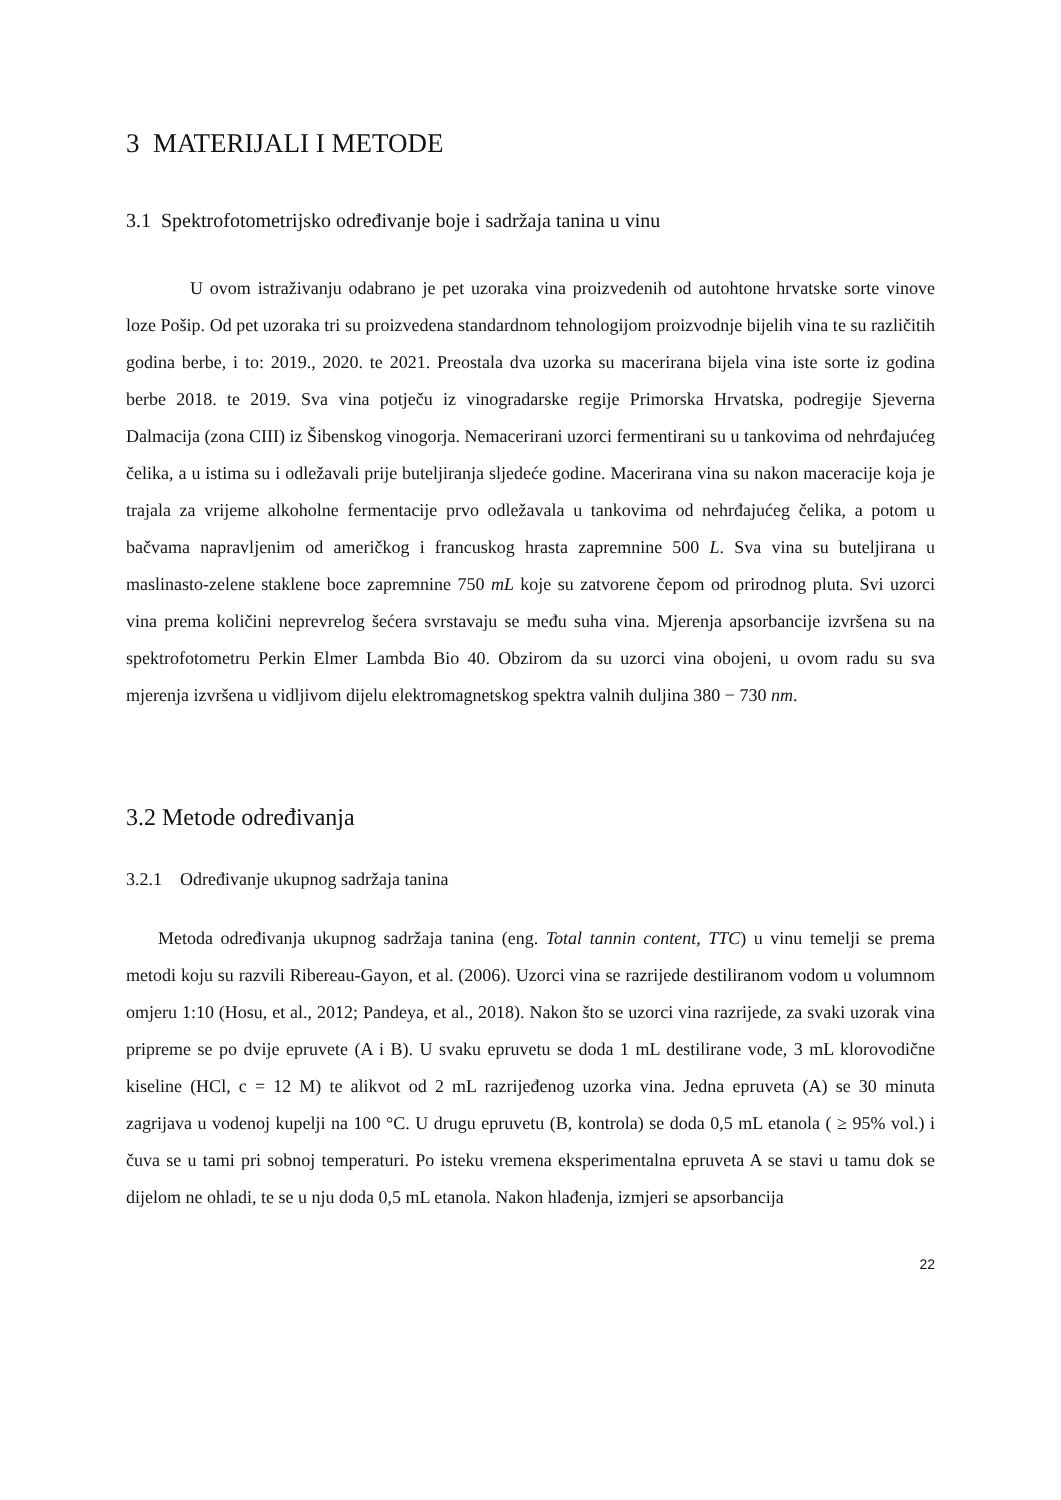3 MATERIJALI I METODE
3.1 Spektrofotometrijsko određivanje boje i sadržaja tanina u vinu
U ovom istraživanju odabrano je pet uzoraka vina proizvedenih od autohtone hrvatske sorte vinove loze Pošip. Od pet uzoraka tri su proizvedena standardnom tehnologijom proizvodnje bijelih vina te su različitih godina berbe, i to: 2019., 2020. te 2021. Preostala dva uzorka su macerirana bijela vina iste sorte iz godina berbe 2018. te 2019. Sva vina potječu iz vinogradarske regije Primorska Hrvatska, podregije Sjeverna Dalmacija (zona CIII) iz Šibenskog vinogorja. Nemacerirani uzorci fermentirani su u tankovima od nehrđajućeg čelika, a u istima su i odležavali prije buteljiranja sljedeće godine. Macerirana vina su nakon maceracije koja je trajala za vrijeme alkoholne fermentacije prvo odležavala u tankovima od nehrđajućeg čelika, a potom u bačvama napravljenim od američkog i francuskog hrasta zapremnine 500 L. Sva vina su buteljirana u maslinasto-zelene staklene boce zapremnine 750 mL koje su zatvorene čepom od prirodnog pluta. Svi uzorci vina prema količini neprevrelog šećera svrstavaju se među suha vina. Mjerenja apsorbancije izvršena su na spektrofotometru Perkin Elmer Lambda Bio 40. Obzirom da su uzorci vina obojeni, u ovom radu su sva mjerenja izvršena u vidljivom dijelu elektromagnetskog spektra valnih duljina 380 − 730 nm.
3.2 Metode određivanja
3.2.1 Određivanje ukupnog sadržaja tanina
Metoda određivanja ukupnog sadržaja tanina (eng. Total tannin content, TTC) u vinu temelji se prema metodi koju su razvili Ribereau-Gayon, et al. (2006). Uzorci vina se razrijede destiliranom vodom u volumnom omjeru 1:10 (Hosu, et al., 2012; Pandeya, et al., 2018). Nakon što se uzorci vina razrijede, za svaki uzorak vina pripreme se po dvije epruvete (A i B). U svaku epruvetu se doda 1 mL destilirane vode, 3 mL klorovodične kiseline (HCl, c = 12 M) te alikvot od 2 mL razrijeđenog uzorka vina. Jedna epruveta (A) se 30 minuta zagrijava u vodenoj kupelji na 100 °C. U drugu epruvetu (B, kontrola) se doda 0,5 mL etanola ( ≥ 95% vol.) i čuva se u tami pri sobnoj temperaturi. Po isteku vremena eksperimentalna epruveta A se stavi u tamu dok se dijelom ne ohladi, te se u nju doda 0,5 mL etanola. Nakon hlađenja, izmjeri se apsorbancija
22